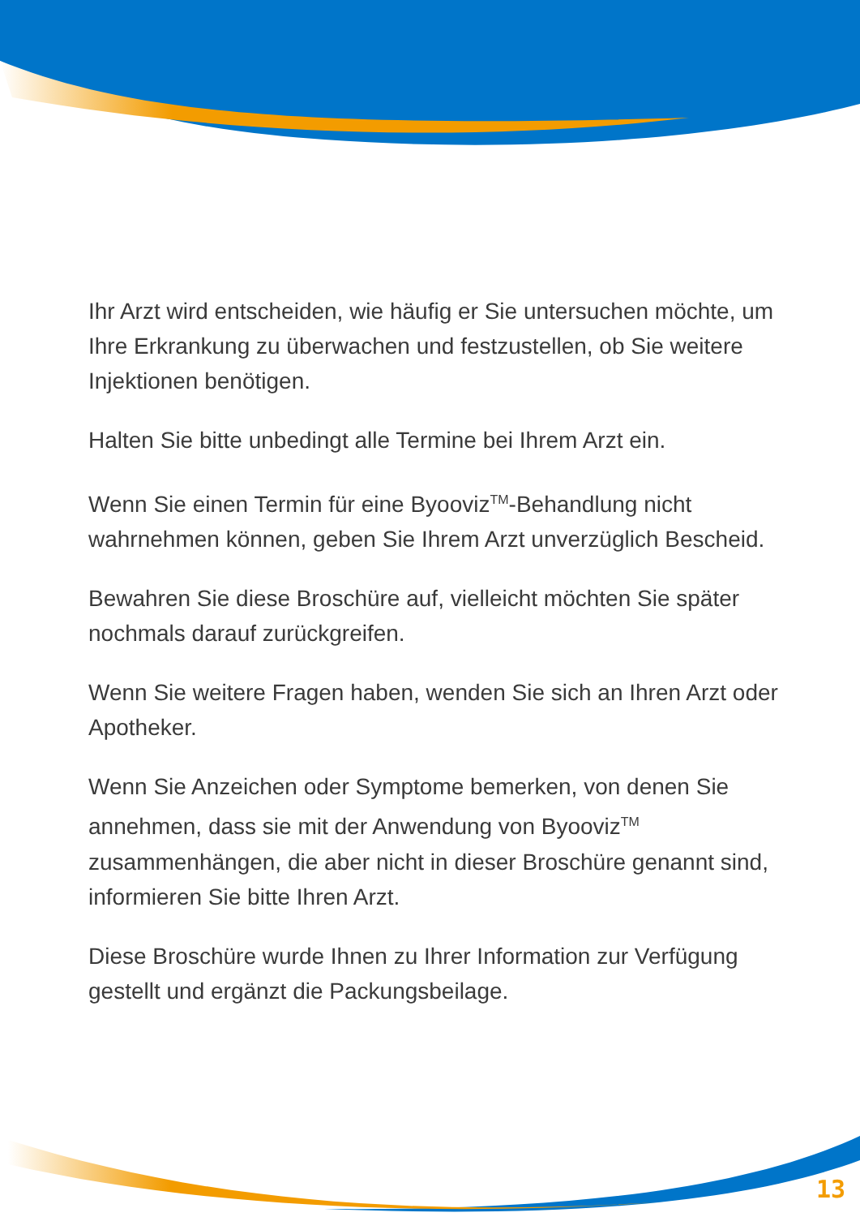Ihr Arzt wird entscheiden, wie häufig er Sie untersuchen möchte, um Ihre Erkrankung zu überwachen und festzustellen, ob Sie weitere Injektionen benötigen.
Halten Sie bitte unbedingt alle Termine bei Ihrem Arzt ein.
Wenn Sie einen Termin für eine Byooviz<sup>TM</sup>-Behandlung nicht wahrnehmen können, geben Sie Ihrem Arzt unverzüglich Bescheid.
Bewahren Sie diese Broschüre auf, vielleicht möchten Sie später nochmals darauf zurückgreifen.
Wenn Sie weitere Fragen haben, wenden Sie sich an Ihren Arzt oder Apotheker.
Wenn Sie Anzeichen oder Symptome bemerken, von denen Sie annehmen, dass sie mit der Anwendung von Byooviz<sup>TM</sup> zusammenhängen, die aber nicht in dieser Broschüre genannt sind, informieren Sie bitte Ihren Arzt.
Diese Broschüre wurde Ihnen zu Ihrer Information zur Verfügung gestellt und ergänzt die Packungsbeilage.
13